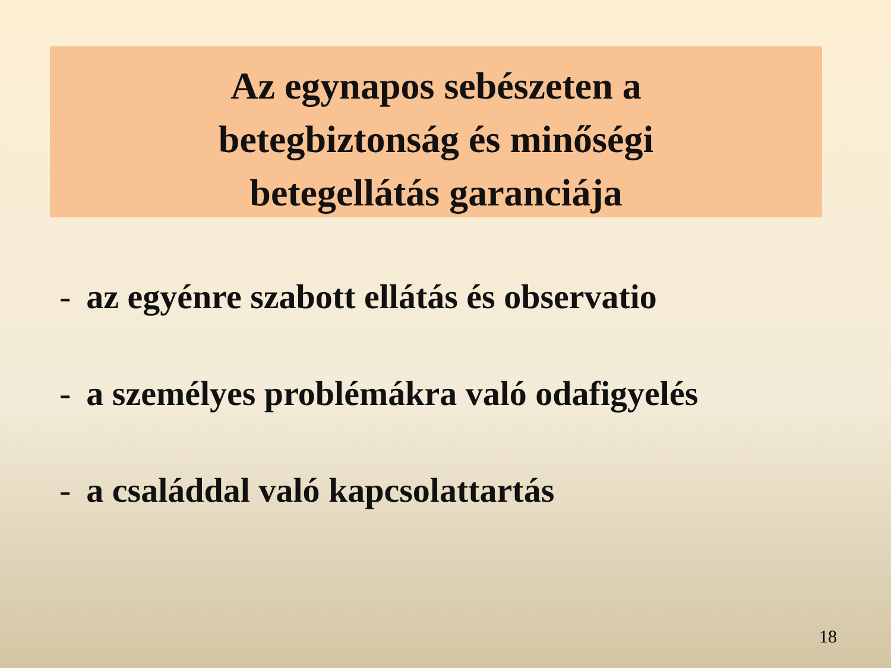Az egynapos sebészeten a
betegbiztonság és minőségi
betegellátás garanciája
- az egyénre szabott ellátás és observatio
- a személyes problémákra való odafigyelés
- a családdal való kapcsolattartás
18